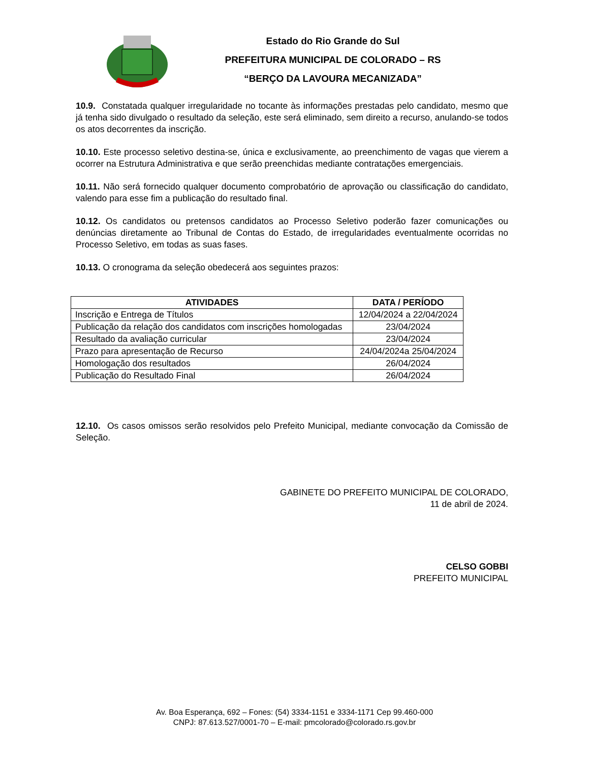Estado do Rio Grande do Sul
PREFEITURA MUNICIPAL DE COLORADO – RS
“BERÇO DA LAVOURA MECANIZADA”
10.9. Constatada qualquer irregularidade no tocante às informações prestadas pelo candidato, mesmo que já tenha sido divulgado o resultado da seleção, este será eliminado, sem direito a recurso, anulando-se todos os atos decorrentes da inscrição.
10.10. Este processo seletivo destina-se, única e exclusivamente, ao preenchimento de vagas que vierem a ocorrer na Estrutura Administrativa e que serão preenchidas mediante contratações emergenciais.
10.11. Não será fornecido qualquer documento comprobatório de aprovação ou classificação do candidato, valendo para esse fim a publicação do resultado final.
10.12. Os candidatos ou pretensos candidatos ao Processo Seletivo poderão fazer comunicações ou denúncias diretamente ao Tribunal de Contas do Estado, de irregularidades eventualmente ocorridas no Processo Seletivo, em todas as suas fases.
10.13. O cronograma da seleção obedecerá aos seguintes prazos:
| ATIVIDADES | DATA / PERÍODO |
| --- | --- |
| Inscrição e Entrega de Títulos | 12/04/2024 a 22/04/2024 |
| Publicação da relação dos candidatos com inscrições homologadas | 23/04/2024 |
| Resultado da avaliação curricular | 23/04/2024 |
| Prazo para apresentação de Recurso | 24/04/2024a 25/04/2024 |
| Homologação dos resultados | 26/04/2024 |
| Publicação do Resultado Final | 26/04/2024 |
12.10. Os casos omissos serão resolvidos pelo Prefeito Municipal, mediante convocação da Comissão de Seleção.
GABINETE DO PREFEITO MUNICIPAL DE COLORADO,
11 de abril de 2024.
CELSO GOBBI
PREFEITO MUNICIPAL
Av. Boa Esperança, 692 – Fones: (54) 3334-1151 e 3334-1171 Cep 99.460-000
CNPJ: 87.613.527/0001-70 – E-mail: pmcolorado@colorado.rs.gov.br